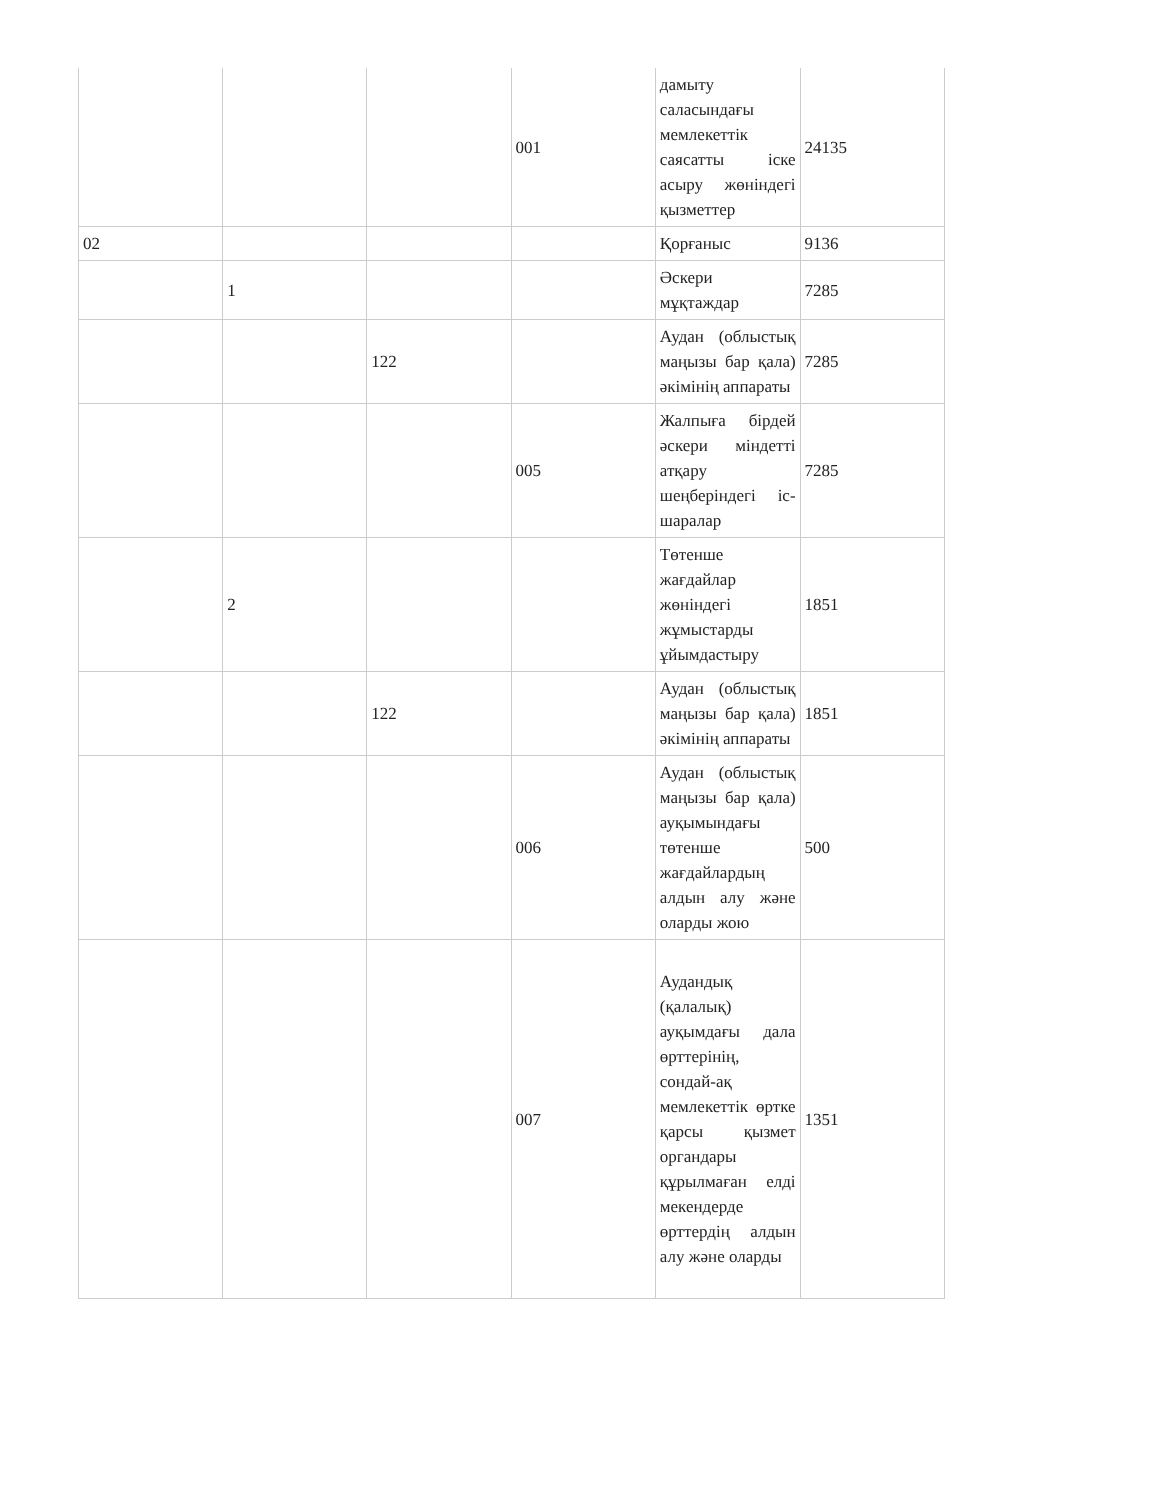| | | | 001 | дамыту саласындағы мемлекеттік саясатты іске асыру жөніндегі қызметтер | 24135 |
| 02 | | | | Қорғаныс | 9136 |
| | 1 | | | Әскери мұқтаждар | 7285 |
| | | 122 | | Аудан (облыстық маңызы бар қала) әкімінің аппараты | 7285 |
| | | | 005 | Жалпыға бірдей әскери міндетті атқару шеңберіндегі іс-шаралар | 7285 |
| | 2 | | | Төтенше жағдайлар жөніндегі жұмыстарды ұйымдастыру | 1851 |
| | | 122 | | Аудан (облыстық маңызы бар қала) әкімінің аппараты | 1851 |
| | | | 006 | Аудан (облыстық маңызы бар қала) ауқымындағы төтенше жағдайлардың алдын алу және оларды жою | 500 |
| | | | 007 | Аудандық (қалалық) ауқымдағы дала өрттерінің, сондай-ақ мемлекеттік өртке қарсы қызмет органдары құрылмаған елді мекендерде өрттердің алдын алу және оларды | 1351 |